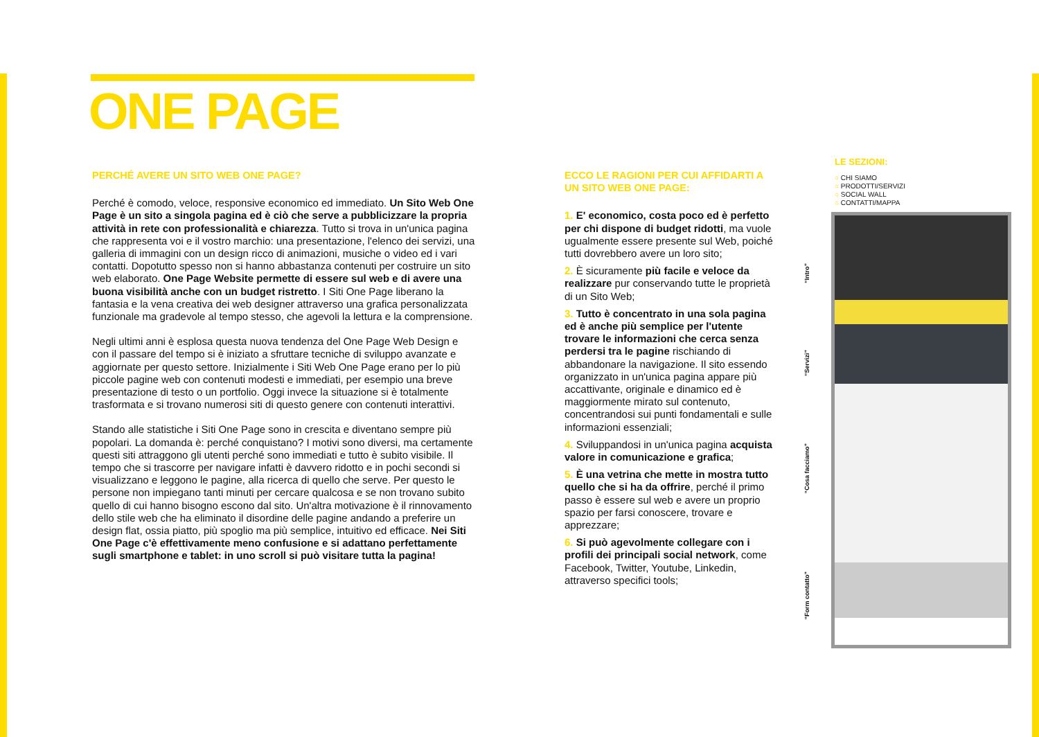ONE PAGE
PERCHÉ AVERE UN SITO WEB ONE PAGE?
Perché è comodo, veloce, responsive economico ed immediato. Un Sito Web One Page è un sito a singola pagina ed è ciò che serve a pubblicizzare la propria attività in rete con professionalità e chiarezza. Tutto si trova in un'unica pagina che rappresenta voi e il vostro marchio: una presentazione, l'elenco dei servizi, una galleria di immagini con un design ricco di animazioni, musiche o video ed i vari contatti. Dopotutto spesso non si hanno abbastanza contenuti per costruire un sito web elaborato. One Page Website permette di essere sul web e di avere una buona visibilità anche con un budget ristretto. I Siti One Page liberano la fantasia e la vena creativa dei web designer attraverso una grafica personalizzata funzionale ma gradevole al tempo stesso, che agevoli la lettura e la comprensione.
Negli ultimi anni è esplosa questa nuova tendenza del One Page Web Design e con il passare del tempo si è iniziato a sfruttare tecniche di sviluppo avanzate e aggiornate per questo settore. Inizialmente i Siti Web One Page erano per lo più piccole pagine web con contenuti modesti e immediati, per esempio una breve presentazione di testo o un portfolio. Oggi invece la situazione si è totalmente trasformata e si trovano numerosi siti di questo genere con contenuti interattivi.
Stando alle statistiche i Siti One Page sono in crescita e diventano sempre più popolari. La domanda è: perché conquistano? I motivi sono diversi, ma certamente questi siti attraggono gli utenti perché sono immediati e tutto è subito visibile. Il tempo che si trascorre per navigare infatti è davvero ridotto e in pochi secondi si visualizzano e leggono le pagine, alla ricerca di quello che serve. Per questo le persone non impiegano tanti minuti per cercare qualcosa e se non trovano subito quello di cui hanno bisogno escono dal sito. Un'altra motivazione è il rinnovamento dello stile web che ha eliminato il disordine delle pagine andando a preferire un design flat, ossia piatto, più spoglio ma più semplice, intuitivo ed efficace. Nei Siti One Page c'è effettivamente meno confusione e si adattano perfettamente sugli smartphone e tablet: in uno scroll si può visitare tutta la pagina!
ECCO LE RAGIONI PER CUI AFFIDARTI A UN SITO WEB ONE PAGE:
1. E' economico, costa poco ed è perfetto per chi dispone di budget ridotti, ma vuole ugualmente essere presente sul Web, poiché tutti dovrebbero avere un loro sito;
2. È sicuramente più facile e veloce da realizzare pur conservando tutte le proprietà di un Sito Web;
3. Tutto è concentrato in una sola pagina ed è anche più semplice per l'utente trovare le informazioni che cerca senza perdersi tra le pagine rischiando di abbandonare la navigazione. Il sito essendo organizzato in un'unica pagina appare più accattivante, originale e dinamico ed è maggiormente mirato sul contenuto, concentrandosi sui punti fondamentali e sulle informazioni essenziali;
4. Sviluppandosi in un'unica pagina acquista valore in comunicazione e grafica;
5. È una vetrina che mette in mostra tutto quello che si ha da offrire, perché il primo passo è essere sul web e avere un proprio spazio per farsi conoscere, trovare e apprezzare;
6. Si può agevolmente collegare con i profili dei principali social network, come Facebook, Twitter, Youtube, Linkedin, attraverso specifici tools;
LE SEZIONI:
○ CHI SIAMO
○ PRODOTTI/SERVIZI
○ SOCIAL WALL
○ CONTATTI/MAPPA
“Intro”
“Servizi”
“Cosa facciamo”
“Form contatto”